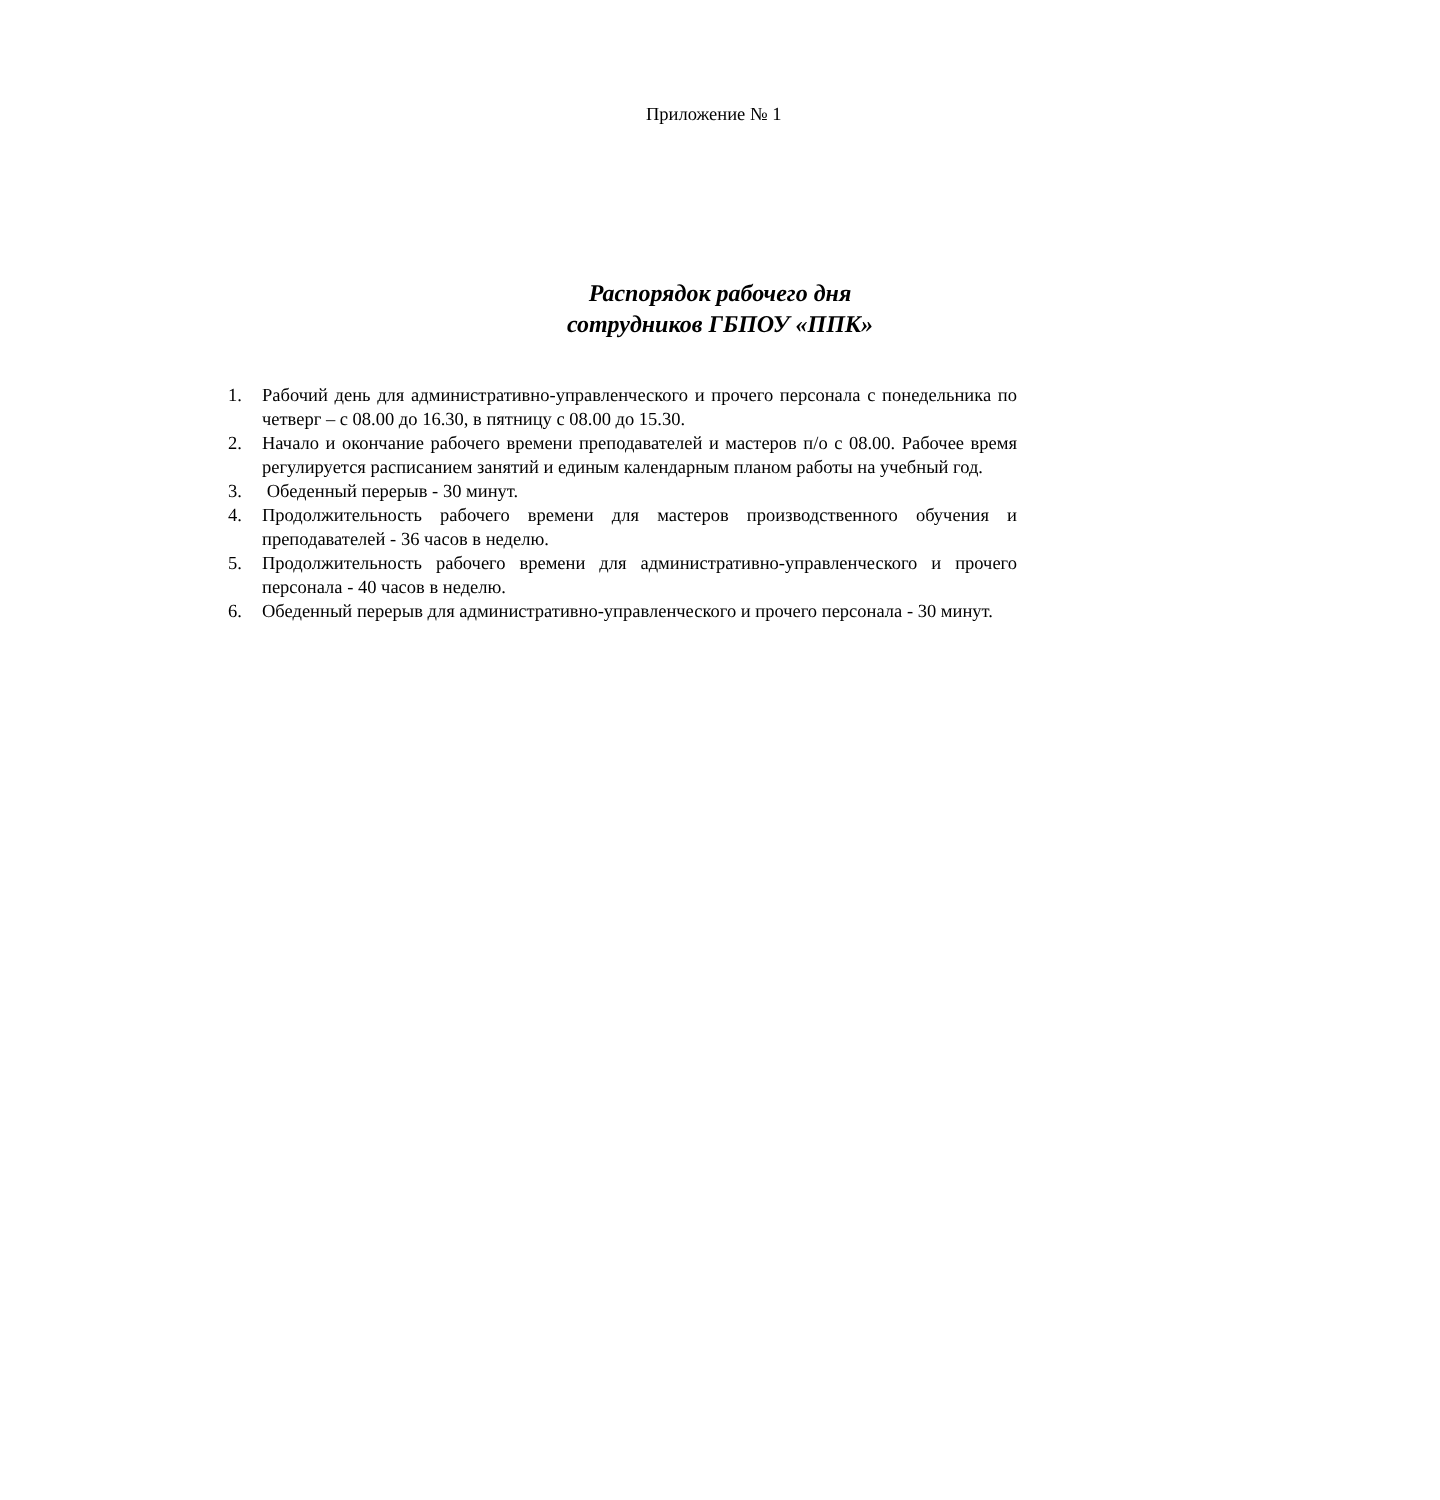Приложение № 1
Распорядок рабочего дня
сотрудников ГБПОУ «ППК»
1. Рабочий день для административно-управленческого и прочего персонала с понедельника по четверг – с 08.00 до 16.30, в пятницу с 08.00 до 15.30.
2. Начало и окончание рабочего времени преподавателей и мастеров п/о с 08.00. Рабочее время регулируется расписанием занятий и единым календарным планом работы на учебный год.
3. Обеденный перерыв - 30 минут.
4. Продолжительность рабочего времени для мастеров производственного обучения и преподавателей - 36 часов в неделю.
5. Продолжительность рабочего времени для административно-управленческого и прочего персонала - 40 часов в неделю.
6. Обеденный перерыв для административно-управленческого и прочего персонала - 30 минут.